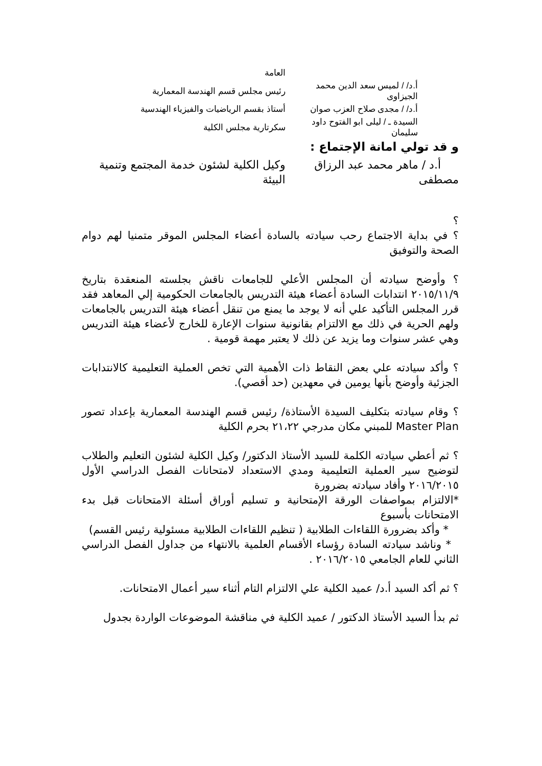| | العامة |
| أ.د/ / لميس سعد الدين محمد الجيزاوى | رئيس مجلس قسم الهندسة المعمارية |
| أ.د/ / مجدى صلاح العزب صوان | أستاذ بقسم الرياضيات والفيزياء الهندسية |
| السيدة ـ / ليلى ابو الفتوح داود سليمان | سكرتارية مجلس الكلية |
و قد تولي امانة الإجتماع :
| أ.د / ماهر محمد عبد الرزاق مصطفى | وكيل الكلية لشئون خدمة المجتمع وتنمية البيئة |
؟
؟ في بداية الاجتماع رحب سيادته بالسادة أعضاء المجلس الموقر متمنيا لهم دوام الصحة والتوفيق
؟ وأوضح سيادته أن المجلس الأعلي للجامعات ناقش بجلسته المنعقدة بتاريخ ٢٠١٥/١١/٩ انتدابات السادة أعضاء هيئة التدريس بالجامعات الحكومية إلي المعاهد فقد قرر المجلس التأكيد علي أنه لا يوجد ما يمنع من تنقل أعضاء هيئة التدريس بالجامعات ولهم الحرية في ذلك مع الالتزام بقانونية سنوات الإعارة للخارج لأعضاء هيئة التدريس وهي عشر سنوات وما يزيد عن ذلك لا يعتبر مهمة قومية .
؟ وأكد سيادته علي بعض النقاط ذات الأهمية التي تخص العملية التعليمية كالانتدابات الجزئية وأوضح بأنها يومين في معهدين (حد أقصي).
؟ وقام سيادته بتكليف السيدة الأستاذة/ رئيس قسم الهندسة المعمارية بإعداد تصور Master Plan للمبني مكان مدرجي ٢١،٢٢ بحرم الكلية
؟ ثم أعطي سيادته الكلمة للسيد الأستاذ الدكتور/ وكيل الكلية لشئون التعليم والطلاب لتوضيح سير العملية التعليمية ومدي الاستعداد لامتحانات الفصل الدراسي الأول ٢٠١٦/٢٠١٥ وأفاد سيادته بضرورة
*الالتزام بمواصفات الورقة الإمتحانية و تسليم أوراق أسئلة الامتحانات قبل بدء الامتحانات بأسبوع
* وأكد بضرورة اللقاءات الطلابية ( تنظيم اللقاءات الطلابية مسئولية رئيس القسم)
* وناشد سيادته السادة رؤساء الأقسام العلمية بالانتهاء من جداول الفصل الدراسي الثاني للعام الجامعي ٢٠١٦/٢٠١٥ .
؟ ثم أكد السيد أ.د/ عميد الكلية علي الالتزام التام أثناء سير أعمال الامتحانات.
ثم بدأ السيد الأستاذ الدكتور / عميد الكلية في مناقشة الموضوعات الواردة بجدول